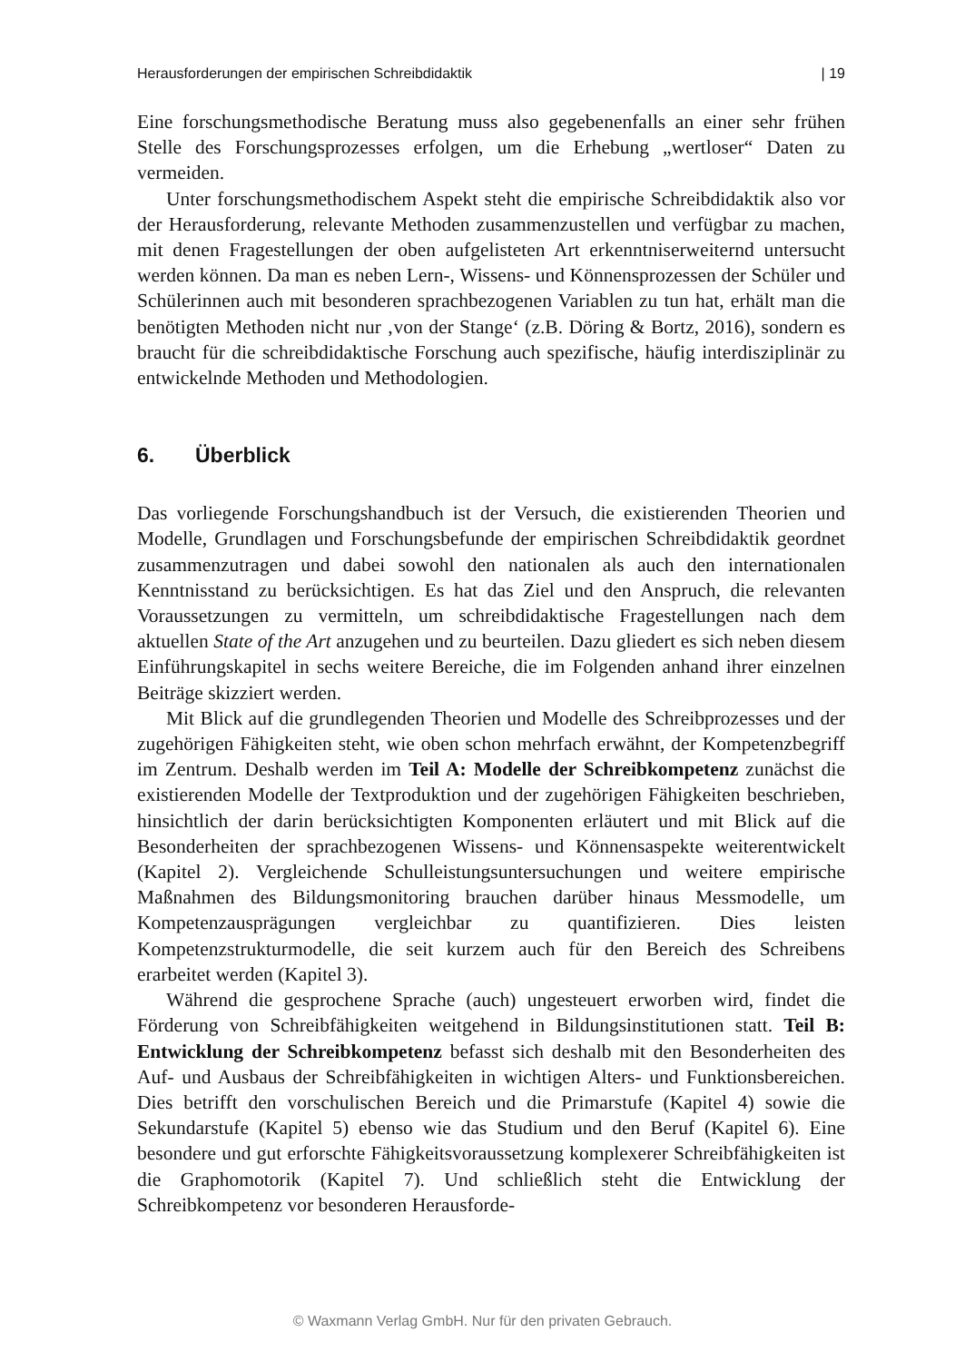Herausforderungen der empirischen Schreibdidaktik | 19
Eine forschungsmethodische Beratung muss also gegebenenfalls an einer sehr frühen Stelle des Forschungsprozesses erfolgen, um die Erhebung „wertloser“ Daten zu vermeiden.
Unter forschungsmethodischem Aspekt steht die empirische Schreibdidaktik also vor der Herausforderung, relevante Methoden zusammenzustellen und verfügbar zu machen, mit denen Fragestellungen der oben aufgelisteten Art erkenntniserweiternd untersucht werden können. Da man es neben Lern-, Wissens- und Könnensprozessen der Schüler und Schülerinnen auch mit besonderen sprachbezogenen Variablen zu tun hat, erhält man die benötigten Methoden nicht nur ‚von der Stange‘ (z.B. Döring & Bortz, 2016), sondern es braucht für die schreibdidaktische Forschung auch spezifische, häufig interdisziplinär zu entwickelnde Methoden und Methodologien.
6. Überblick
Das vorliegende Forschungshandbuch ist der Versuch, die existierenden Theorien und Modelle, Grundlagen und Forschungsbefunde der empirischen Schreibdidaktik geordnet zusammenzutragen und dabei sowohl den nationalen als auch den internationalen Kenntnisstand zu berücksichtigen. Es hat das Ziel und den Anspruch, die relevanten Voraussetzungen zu vermitteln, um schreibdidaktische Fragestellungen nach dem aktuellen State of the Art anzugehen und zu beurteilen. Dazu gliedert es sich neben diesem Einführungskapitel in sechs weitere Bereiche, die im Folgenden anhand ihrer einzelnen Beiträge skizziert werden.
Mit Blick auf die grundlegenden Theorien und Modelle des Schreibprozesses und der zugehörigen Fähigkeiten steht, wie oben schon mehrfach erwähnt, der Kompetenzbegriff im Zentrum. Deshalb werden im Teil A: Modelle der Schreibkompetenz zunächst die existierenden Modelle der Textproduktion und der zugehörigen Fähigkeiten beschrieben, hinsichtlich der darin berücksichtigten Komponenten erläutert und mit Blick auf die Besonderheiten der sprachbezogenen Wissens- und Könnensaspekte weiterentwickelt (Kapitel 2). Vergleichende Schulleistungsuntersuchungen und weitere empirische Maßnahmen des Bildungsmonitoring brauchen darüber hinaus Messmodelle, um Kompetenzausprägungen vergleichbar zu quantifizieren. Dies leisten Kompetenzstrukturmodelle, die seit kurzem auch für den Bereich des Schreibens erarbeitet werden (Kapitel 3).
Während die gesprochene Sprache (auch) ungesteuert erworben wird, findet die Förderung von Schreibfähigkeiten weitgehend in Bildungsinstitutionen statt. Teil B: Entwicklung der Schreibkompetenz befasst sich deshalb mit den Besonderheiten des Auf- und Ausbaus der Schreibfähigkeiten in wichtigen Alters- und Funktionsbereichen. Dies betrifft den vorschulischen Bereich und die Primarstufe (Kapitel 4) sowie die Sekundarstufe (Kapitel 5) ebenso wie das Studium und den Beruf (Kapitel 6). Eine besondere und gut erforschte Fähigkeitsvoraussetzung komplexerer Schreibfähigkeiten ist die Graphomotorik (Kapitel 7). Und schließlich steht die Entwicklung der Schreibkompetenz vor besonderen Herausforde-
© Waxmann Verlag GmbH. Nur für den privaten Gebrauch.